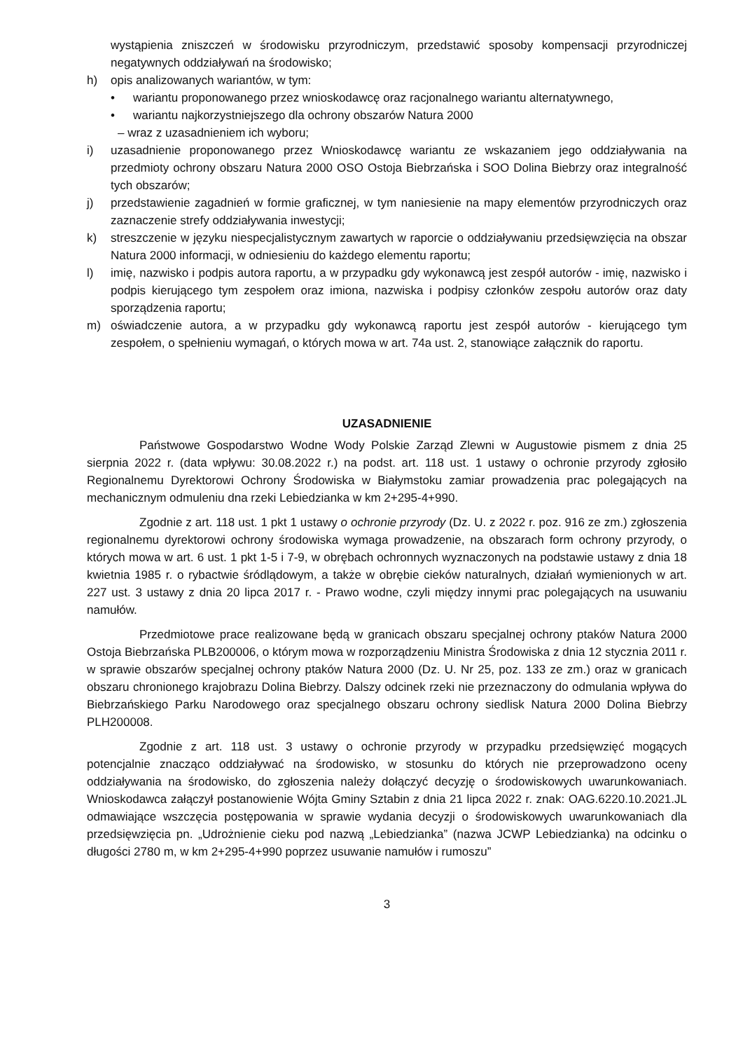wystąpienia zniszczeń w środowisku przyrodniczym, przedstawić sposoby kompensacji przyrodniczej negatywnych oddziaływań na środowisko;
h) opis analizowanych wariantów, w tym:
• wariantu proponowanego przez wnioskodawcę oraz racjonalnego wariantu alternatywnego,
• wariantu najkorzystniejszego dla ochrony obszarów Natura 2000
– wraz z uzasadnieniem ich wyboru;
i) uzasadnienie proponowanego przez Wnioskodawcę wariantu ze wskazaniem jego oddziaływania na przedmioty ochrony obszaru Natura 2000 OSO Ostoja Biebrzańska i SOO Dolina Biebrzy oraz integralność tych obszarów;
j) przedstawienie zagadnień w formie graficznej, w tym naniesienie na mapy elementów przyrodniczych oraz zaznaczenie strefy oddziaływania inwestycji;
k) streszczenie w języku niespecjalistycznym zawartych w raporcie o oddziaływaniu przedsięwzięcia na obszar Natura 2000 informacji, w odniesieniu do każdego elementu raportu;
l) imię, nazwisko i podpis autora raportu, a w przypadku gdy wykonawcą jest zespół autorów - imię, nazwisko i podpis kierującego tym zespołem oraz imiona, nazwiska i podpisy członków zespołu autorów oraz daty sporządzenia raportu;
m) oświadczenie autora, a w przypadku gdy wykonawcą raportu jest zespół autorów - kierującego tym zespołem, o spełnieniu wymagań, o których mowa w art. 74a ust. 2, stanowiące załącznik do raportu.
UZASADNIENIE
Państwowe Gospodarstwo Wodne Wody Polskie Zarząd Zlewni w Augustowie pismem z dnia 25 sierpnia 2022 r. (data wpływu: 30.08.2022 r.) na podst. art. 118 ust. 1 ustawy o ochronie przyrody zgłosiło Regionalnemu Dyrektorowi Ochrony Środowiska w Białymstoku zamiar prowadzenia prac polegających na mechanicznym odmuleniu dna rzeki Lebiedzianka w km 2+295-4+990.
Zgodnie z art. 118 ust. 1 pkt 1 ustawy o ochronie przyrody (Dz. U. z 2022 r. poz. 916 ze zm.) zgłoszenia regionalnemu dyrektorowi ochrony środowiska wymaga prowadzenie, na obszarach form ochrony przyrody, o których mowa w art. 6 ust. 1 pkt 1-5 i 7-9, w obrębach ochronnych wyznaczonych na podstawie ustawy z dnia 18 kwietnia 1985 r. o rybactwie śródlądowym, a także w obrębie cieków naturalnych, działań wymienionych w art. 227 ust. 3 ustawy z dnia 20 lipca 2017 r. - Prawo wodne, czyli między innymi prac polegających na usuwaniu namułów.
Przedmiotowe prace realizowane będą w granicach obszaru specjalnej ochrony ptaków Natura 2000 Ostoja Biebrzańska PLB200006, o którym mowa w rozporządzeniu Ministra Środowiska z dnia 12 stycznia 2011 r. w sprawie obszarów specjalnej ochrony ptaków Natura 2000 (Dz. U. Nr 25, poz. 133 ze zm.) oraz w granicach obszaru chronionego krajobrazu Dolina Biebrzy. Dalszy odcinek rzeki nie przeznaczony do odmulania wpływa do Biebrzańskiego Parku Narodowego oraz specjalnego obszaru ochrony siedlisk Natura 2000 Dolina Biebrzy PLH200008.
Zgodnie z art. 118 ust. 3 ustawy o ochronie przyrody w przypadku przedsięwzięć mogących potencjalnie znacząco oddziaływać na środowisko, w stosunku do których nie przeprowadzono oceny oddziaływania na środowisko, do zgłoszenia należy dołączyć decyzję o środowiskowych uwarunkowaniach. Wnioskodawca załączył postanowienie Wójta Gminy Sztabin z dnia 21 lipca 2022 r. znak: OAG.6220.10.2021.JL odmawiające wszczęcia postępowania w sprawie wydania decyzji o środowiskowych uwarunkowaniach dla przedsięwzięcia pn. „Udrożnienie cieku pod nazwą „Lebiedzianka” (nazwa JCWP Lebiedzianka) na odcinku o długości 2780 m, w km 2+295-4+990 poprzez usuwanie namułów i rumoszu”
3